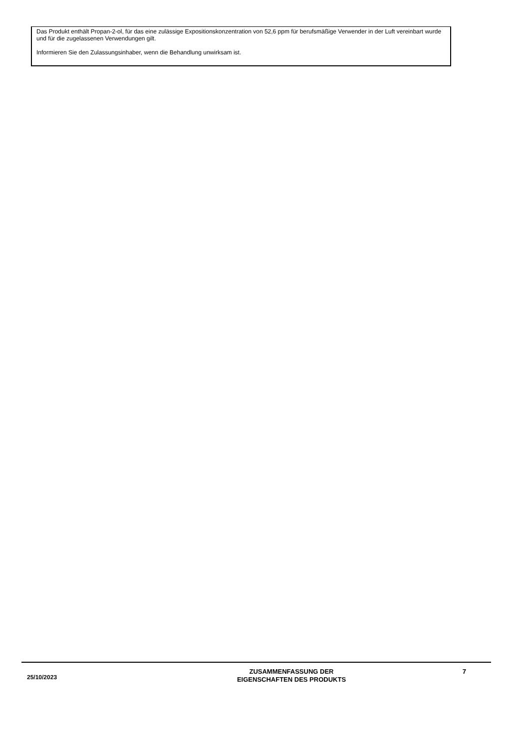Das Produkt enthält Propan-2-ol, für das eine zulässige Expositionskonzentration von 52,6 ppm für berufsmäßige Verwender in der Luft vereinbart wurde und für die zugelassenen Verwendungen gilt.
Informieren Sie den Zulassungsinhaber, wenn die Behandlung unwirksam ist.
25/10/2023
ZUSAMMENFASSUNG DER
EIGENSCHAFTEN DES PRODUKTS
7